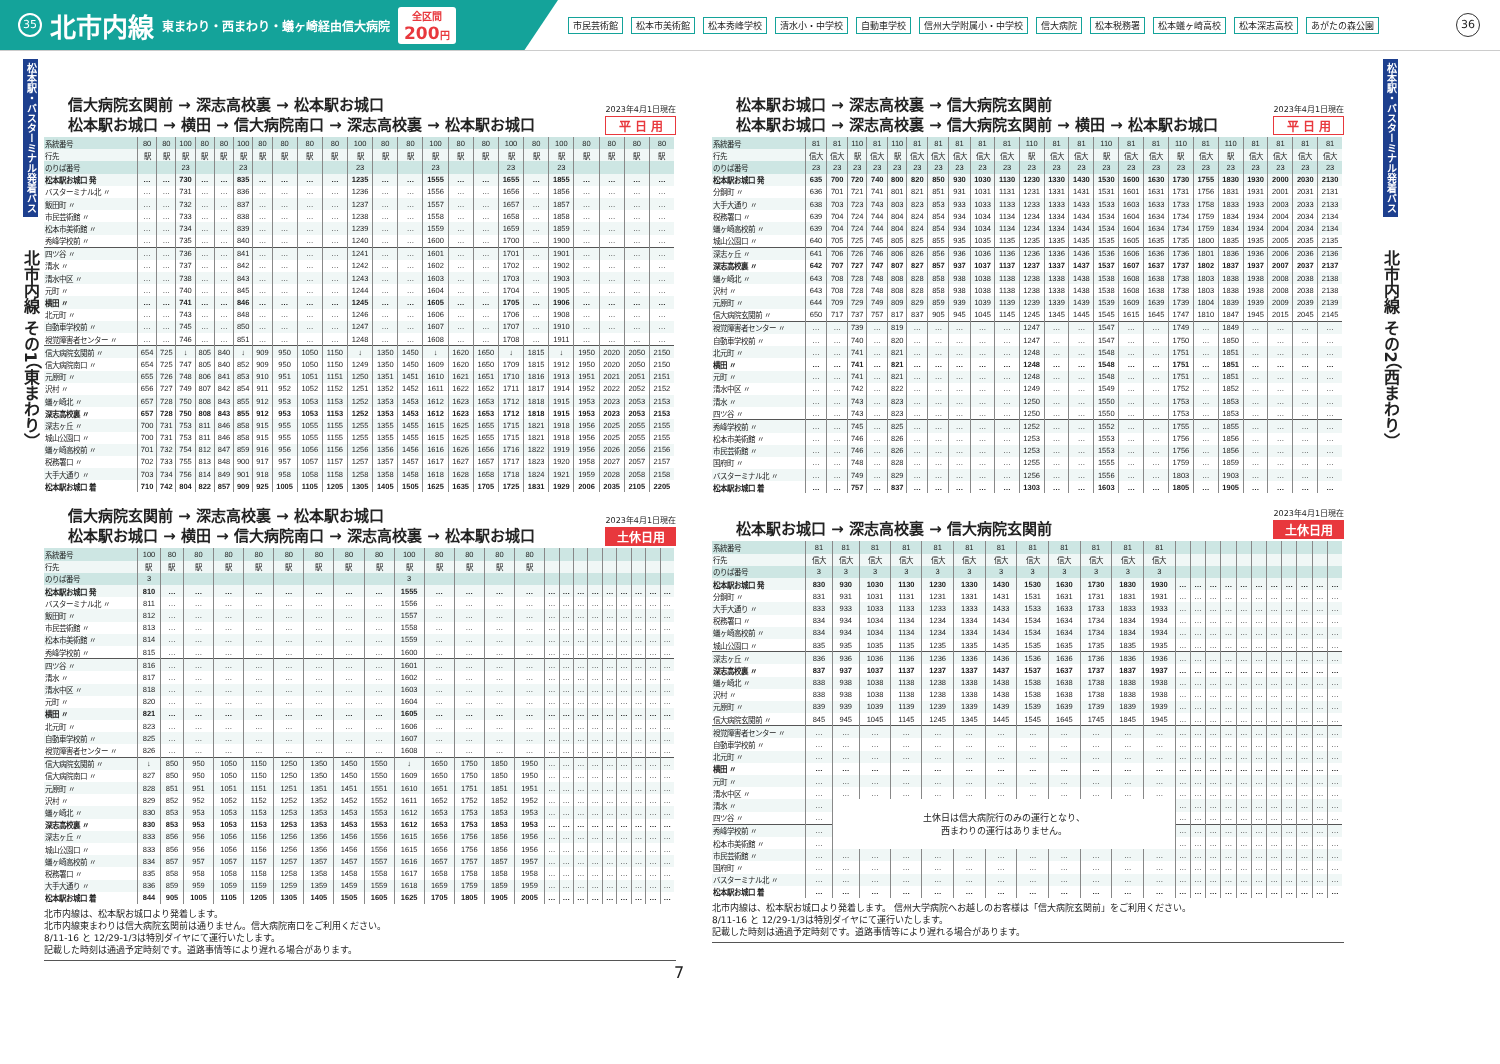35 北市内線 東まわり・西まわり・蟻ヶ崎経由信大病院 全区間
200円
市民芸術館 松本市美術館 松本秀峰学校 清水小・中学校 自動車学校 信州大学附属小・中学校 信大病院 松本税務署 松本蟻ヶ崎高校 松本深志高校 あがたの森公園
36
松本駅・バスターミナル発着バス 北市内線 その1（東まわり）
信大病院玄関前 → 深志高校裏 → 松本駅お城口
松本駅お城口 → 横田 → 信大病院南口 → 深志高校裏 → 松本駅お城口
2023年4月1日現在
平 日 用
| 系統番号 | 80 | 80 | 100 | 80 | 80 | 100 | 80 | 80 | 80 | 80 | 100 | 80 | 80 | 100 | 80 | 80 | 100 | 80 | 100 | 80 | 80 | 80 | 80 |
| 行先 | 駅 | 駅 | 駅 | 駅 | 駅 | 駅 | 駅 | 駅 | 駅 | 駅 | 駅 | 駅 | 駅 | 駅 | 駅 | 駅 | 駅 | 駅 | 駅 | 駅 | 駅 | 駅 | 駅 |
| のりば番号 | | | 23 | | | 23 | | | | | 23 | | | 23 | | | 23 | | 23 | | | | |
| 松本駅お城口 発 | … | … | 730 | … | … | 835 | … | … | … | … | 1235 | … | … | 1555 | … | … | 1655 | … | 1855 | … | … | … | … |
| バスターミナル北 〃 | … | … | 731 | … | … | 836 | … | … | … | … | 1236 | … | … | 1556 | … | … | 1656 | … | 1856 | … | … | … | … |
| 飯田町 〃 | … | … | 732 | … | … | 837 | … | … | … | … | 1237 | … | … | 1557 | … | … | 1657 | … | 1857 | … | … | … | … |
| 市民芸術館 〃 | … | … | 733 | … | … | 838 | … | … | … | … | 1238 | … | … | 1558 | … | … | 1658 | … | 1858 | … | … | … | … |
| 松本市美術館 〃 | … | … | 734 | … | … | 839 | … | … | … | … | 1239 | … | … | 1559 | … | … | 1659 | … | 1859 | … | … | … | … |
| 秀峰学校前 〃 | … | … | 735 | … | … | 840 | … | … | … | … | 1240 | … | … | 1600 | … | … | 1700 | … | 1900 | … | … | … | … |
| 四ツ谷 〃 | … | … | 736 | … | … | 841 | … | … | … | … | 1241 | … | … | 1601 | … | … | 1701 | … | 1901 | … | … | … | … |
| 清水 〃 | … | … | 737 | … | … | 842 | … | … | … | … | 1242 | … | … | 1602 | … | … | 1702 | … | 1902 | … | … | … | … |
| 清水中区 〃 | … | … | 738 | … | … | 843 | … | … | … | … | 1243 | … | … | 1603 | … | … | 1703 | … | 1903 | … | … | … | … |
| 元町 〃 | … | … | 740 | … | … | 845 | … | … | … | … | 1244 | … | … | 1604 | … | … | 1704 | … | 1905 | … | … | … | … |
| 横田 〃 | … | … | 741 | … | … | 846 | … | … | … | … | 1245 | … | … | 1605 | … | … | 1705 | … | 1906 | … | … | … | … |
| 北元町 〃 | … | … | 743 | … | … | 848 | … | … | … | … | 1246 | … | … | 1606 | … | … | 1706 | … | 1908 | … | … | … | … |
| 自動車学校前 〃 | … | … | 745 | … | … | 850 | … | … | … | … | 1247 | … | … | 1607 | … | … | 1707 | … | 1910 | … | … | … | … |
| 視覚障害者センター 〃 | … | … | 746 | … | … | 851 | … | … | … | … | 1248 | … | … | 1608 | … | … | 1708 | … | 1911 | … | … | … | … |
| 信大病院玄関前 〃 | 654 | 725 | ↓ | 805 | 840 | ↓ | 909 | 950 | 1050 | 1150 | ↓ | 1350 | 1450 | ↓ | 1620 | 1650 | ↓ | 1815 | ↓ | 1950 | 2020 | 2050 | 2150 |
| 信大病院南口 〃 | 654 | 725 | 747 | 805 | 840 | 852 | 909 | 950 | 1050 | 1150 | 1249 | 1350 | 1450 | 1609 | 1620 | 1650 | 1709 | 1815 | 1912 | 1950 | 2020 | 2050 | 2150 |
| 元原町 〃 | 655 | 726 | 748 | 806 | 841 | 853 | 910 | 951 | 1051 | 1151 | 1250 | 1351 | 1451 | 1610 | 1621 | 1651 | 1710 | 1816 | 1913 | 1951 | 2021 | 2051 | 2151 |
| 沢村 〃 | 656 | 727 | 749 | 807 | 842 | 854 | 911 | 952 | 1052 | 1152 | 1251 | 1352 | 1452 | 1611 | 1622 | 1652 | 1711 | 1817 | 1914 | 1952 | 2022 | 2052 | 2152 |
| 蟻ヶ崎北 〃 | 657 | 728 | 750 | 808 | 843 | 855 | 912 | 953 | 1053 | 1153 | 1252 | 1353 | 1453 | 1612 | 1623 | 1653 | 1712 | 1818 | 1915 | 1953 | 2023 | 2053 | 2153 |
| 深志高校裏 〃 | 657 | 728 | 750 | 808 | 843 | 855 | 912 | 953 | 1053 | 1153 | 1252 | 1353 | 1453 | 1612 | 1623 | 1653 | 1712 | 1818 | 1915 | 1953 | 2023 | 2053 | 2153 |
| 深志ヶ丘 〃 | 700 | 731 | 753 | 811 | 846 | 858 | 915 | 955 | 1055 | 1155 | 1255 | 1355 | 1455 | 1615 | 1625 | 1655 | 1715 | 1821 | 1918 | 1956 | 2025 | 2055 | 2155 |
| 城山公園口 〃 | 700 | 731 | 753 | 811 | 846 | 858 | 915 | 955 | 1055 | 1155 | 1255 | 1355 | 1455 | 1615 | 1625 | 1655 | 1715 | 1821 | 1918 | 1956 | 2025 | 2055 | 2155 |
| 蟻ヶ崎高校前 〃 | 701 | 732 | 754 | 812 | 847 | 859 | 916 | 956 | 1056 | 1156 | 1256 | 1356 | 1456 | 1616 | 1626 | 1656 | 1716 | 1822 | 1919 | 1956 | 2026 | 2056 | 2156 |
| 税務署口 〃 | 702 | 733 | 755 | 813 | 848 | 900 | 917 | 957 | 1057 | 1157 | 1257 | 1357 | 1457 | 1617 | 1627 | 1657 | 1717 | 1823 | 1920 | 1958 | 2027 | 2057 | 2157 |
| 大手大通り 〃 | 703 | 734 | 756 | 814 | 849 | 901 | 918 | 958 | 1058 | 1158 | 1258 | 1358 | 1458 | 1618 | 1628 | 1658 | 1718 | 1824 | 1921 | 1959 | 2028 | 2058 | 2158 |
| 松本駅お城口 着 | 710 | 742 | 804 | 822 | 857 | 909 | 925 | 1005 | 1105 | 1205 | 1305 | 1405 | 1505 | 1625 | 1635 | 1705 | 1725 | 1831 | 1929 | 2006 | 2035 | 2105 | 2205 |
信大病院玄関前 → 深志高校裏 → 松本駅お城口
松本駅お城口 → 横田 → 信大病院南口 → 深志高校裏 → 松本駅お城口
2023年4月1日現在
土休日用
| 系統番号 | 100 | 80 | 80 | 80 | 80 | 80 | 80 | 80 | 80 | 100 | 80 | 80 | 80 | 80 | | | | | | | | | |
| 行先 | 駅 | 駅 | 駅 | 駅 | 駅 | 駅 | 駅 | 駅 | 駅 | 駅 | 駅 | 駅 | 駅 | 駅 | | | | | | | | | |
| のりば番号 | 3 | | | | | | | | | 3 | | | | | | | | | | | | | |
| 松本駅お城口 発 | 810 | … | … | … | … | … | … | … | … | 1555 | … | … | … | … | … | … | … | … | … | … | … | … | … |
| バスターミナル北 〃 | 811 | … | … | … | … | … | … | … | … | 1556 | … | … | … | … | … | … | … | … | … | … | … | … | … |
| 飯田町 〃 | 812 | … | … | … | … | … | … | … | … | 1557 | … | … | … | … | … | … | … | … | … | … | … | … | … |
| 市民芸術館 〃 | 813 | … | … | … | … | … | … | … | … | 1558 | … | … | … | … | … | … | … | … | … | … | … | … | … |
| 松本市美術館 〃 | 814 | … | … | … | … | … | … | … | … | 1559 | … | … | … | … | … | … | … | … | … | … | … | … | … |
| 秀峰学校前 〃 | 815 | … | … | … | … | … | … | … | … | 1600 | … | … | … | … | … | … | … | … | … | … | … | … | … |
| 四ツ谷 〃 | 816 | … | … | … | … | … | … | … | … | 1601 | … | … | … | … | … | … | … | … | … | … | … | … | … |
| 清水 〃 | 817 | … | … | … | … | … | … | … | … | 1602 | … | … | … | … | … | … | … | … | … | … | … | … | … |
| 清水中区 〃 | 818 | … | … | … | … | … | … | … | … | 1603 | … | … | … | … | … | … | … | … | … | … | … | … | … |
| 元町 〃 | 820 | … | … | … | … | … | … | … | … | 1604 | … | … | … | … | … | … | … | … | … | … | … | … | … |
| 横田 〃 | 821 | … | … | … | … | … | … | … | … | 1605 | … | … | … | … | … | … | … | … | … | … | … | … | … |
| 北元町 〃 | 823 | … | … | … | … | … | … | … | … | 1606 | … | … | … | … | … | … | … | … | … | … | … | … | … |
| 自動車学校前 〃 | 825 | … | … | … | … | … | … | … | … | 1607 | … | … | … | … | … | … | … | … | … | … | … | … | … |
| 視覚障害者センター 〃 | 826 | … | … | … | … | … | … | … | … | 1608 | … | … | … | … | … | … | … | … | … | … | … | … | … |
| 信大病院玄関前 〃 | ↓ | 850 | 950 | 1050 | 1150 | 1250 | 1350 | 1450 | 1550 | ↓ | 1650 | 1750 | 1850 | 1950 | … | … | … | … | … | … | … | … | … |
| 信大病院南口 〃 | 827 | 850 | 950 | 1050 | 1150 | 1250 | 1350 | 1450 | 1550 | 1609 | 1650 | 1750 | 1850 | 1950 | … | … | … | … | … | … | … | … | … |
| 元原町 〃 | 828 | 851 | 951 | 1051 | 1151 | 1251 | 1351 | 1451 | 1551 | 1610 | 1651 | 1751 | 1851 | 1951 | … | … | … | … | … | … | … | … | … |
| 沢村 〃 | 829 | 852 | 952 | 1052 | 1152 | 1252 | 1352 | 1452 | 1552 | 1611 | 1652 | 1752 | 1852 | 1952 | … | … | … | … | … | … | … | … | … |
| 蟻ヶ崎北 〃 | 830 | 853 | 953 | 1053 | 1153 | 1253 | 1353 | 1453 | 1553 | 1612 | 1653 | 1753 | 1853 | 1953 | … | … | … | … | … | … | … | … | … |
| 深志高校裏 〃 | 830 | 853 | 953 | 1053 | 1153 | 1253 | 1353 | 1453 | 1553 | 1612 | 1653 | 1753 | 1853 | 1953 | … | … | … | … | … | … | … | … | … |
| 深志ヶ丘 〃 | 833 | 856 | 956 | 1056 | 1156 | 1256 | 1356 | 1456 | 1556 | 1615 | 1656 | 1756 | 1856 | 1956 | … | … | … | … | … | … | … | … | … |
| 城山公園口 〃 | 833 | 856 | 956 | 1056 | 1156 | 1256 | 1356 | 1456 | 1556 | 1615 | 1656 | 1756 | 1856 | 1956 | … | … | … | … | … | … | … | … | … |
| 蟻ヶ崎高校前 〃 | 834 | 857 | 957 | 1057 | 1157 | 1257 | 1357 | 1457 | 1557 | 1616 | 1657 | 1757 | 1857 | 1957 | … | … | … | … | … | … | … | … | … |
| 税務署口 〃 | 835 | 858 | 958 | 1058 | 1158 | 1258 | 1358 | 1458 | 1558 | 1617 | 1658 | 1758 | 1858 | 1958 | … | … | … | … | … | … | … | … | … |
| 大手大通り 〃 | 836 | 859 | 959 | 1059 | 1159 | 1259 | 1359 | 1459 | 1559 | 1618 | 1659 | 1759 | 1859 | 1959 | … | … | … | … | … | … | … | … | … |
| 松本駅お城口 着 | 844 | 905 | 1005 | 1105 | 1205 | 1305 | 1405 | 1505 | 1605 | 1625 | 1705 | 1805 | 1905 | 2005 | … | … | … | … | … | … | … | … | … |
北市内線は、松本駅お城口より発着します。
北市内線東まわりは信大病院玄関前は通りません。信大病院南口をご利用ください。
8/11-16 と 12/29-1/3は特別ダイヤにて運行いたします。
記載した時刻は通過予定時刻です。道路事情等により遅れる場合があります。
7
松本駅お城口 → 深志高校裏 → 信大病院玄関前
松本駅お城口 → 深志高校裏 → 信大病院玄関前 → 横田 → 松本駅お城口
2023年4月1日現在
平 日 用
| 系統番号 | 81 | 81 | 110 | 81 | 110 | 81 | 81 | 81 | 81 | 81 | 110 | 81 | 81 | 110 | 81 | 81 | 110 | 81 | 110 | 81 | 81 | 81 | 81 |
| 行先 | 信大 | 信大 | 駅 | 信大 | 駅 | 信大 | 信大 | 信大 | 信大 | 信大 | 駅 | 信大 | 信大 | 駅 | 信大 | 信大 | 駅 | 信大 | 駅 | 信大 | 信大 | 信大 | 信大 |
| のりば番号 | 23 | 23 | 23 | 23 | 23 | 23 | 23 | 23 | 23 | 23 | 23 | 23 | 23 | 23 | 23 | 23 | 23 | 23 | 23 | 23 | 23 | 23 | 23 |
| 松本駅お城口 発 | 635 | 700 | 720 | 740 | 800 | 820 | 850 | 930 | 1030 | 1130 | 1230 | 1330 | 1430 | 1530 | 1600 | 1630 | 1730 | 1755 | 1830 | 1930 | 2000 | 2030 | 2130 |
| 分銅町 〃 | 636 | 701 | 721 | 741 | 801 | 821 | 851 | 931 | 1031 | 1131 | 1231 | 1331 | 1431 | 1531 | 1601 | 1631 | 1731 | 1756 | 1831 | 1931 | 2001 | 2031 | 2131 |
| 大手大通り 〃 | 638 | 703 | 723 | 743 | 803 | 823 | 853 | 933 | 1033 | 1133 | 1233 | 1333 | 1433 | 1533 | 1603 | 1633 | 1733 | 1758 | 1833 | 1933 | 2003 | 2033 | 2133 |
| 税務署口 〃 | 639 | 704 | 724 | 744 | 804 | 824 | 854 | 934 | 1034 | 1134 | 1234 | 1334 | 1434 | 1534 | 1604 | 1634 | 1734 | 1759 | 1834 | 1934 | 2004 | 2034 | 2134 |
| 蟻ヶ崎高校前 〃 | 639 | 704 | 724 | 744 | 804 | 824 | 854 | 934 | 1034 | 1134 | 1234 | 1334 | 1434 | 1534 | 1604 | 1634 | 1734 | 1759 | 1834 | 1934 | 2004 | 2034 | 2134 |
| 城山公園口 〃 | 640 | 705 | 725 | 745 | 805 | 825 | 855 | 935 | 1035 | 1135 | 1235 | 1335 | 1435 | 1535 | 1605 | 1635 | 1735 | 1800 | 1835 | 1935 | 2005 | 2035 | 2135 |
| 深志ヶ丘 〃 | 641 | 706 | 726 | 746 | 806 | 826 | 856 | 936 | 1036 | 1136 | 1236 | 1336 | 1436 | 1536 | 1606 | 1636 | 1736 | 1801 | 1836 | 1936 | 2006 | 2036 | 2136 |
| 深志高校裏 〃 | 642 | 707 | 727 | 747 | 807 | 827 | 857 | 937 | 1037 | 1137 | 1237 | 1337 | 1437 | 1537 | 1607 | 1637 | 1737 | 1802 | 1837 | 1937 | 2007 | 2037 | 2137 |
| 蟻ヶ崎北 〃 | 643 | 708 | 728 | 748 | 808 | 828 | 858 | 938 | 1038 | 1138 | 1238 | 1338 | 1438 | 1538 | 1608 | 1638 | 1738 | 1803 | 1838 | 1938 | 2008 | 2038 | 2138 |
| 沢村 〃 | 643 | 708 | 728 | 748 | 808 | 828 | 858 | 938 | 1038 | 1138 | 1238 | 1338 | 1438 | 1538 | 1608 | 1638 | 1738 | 1803 | 1838 | 1938 | 2008 | 2038 | 2138 |
| 元原町 〃 | 644 | 709 | 729 | 749 | 809 | 829 | 859 | 939 | 1039 | 1139 | 1239 | 1339 | 1439 | 1539 | 1609 | 1639 | 1739 | 1804 | 1839 | 1939 | 2009 | 2039 | 2139 |
| 信大病院玄関前 〃 | 650 | 717 | 737 | 757 | 817 | 837 | 905 | 945 | 1045 | 1145 | 1245 | 1345 | 1445 | 1545 | 1615 | 1645 | 1747 | 1810 | 1847 | 1945 | 2015 | 2045 | 2145 |
| 視覚障害者センター 〃 | … | … | 739 | … | 819 | … | … | … | … | … | 1247 | … | … | 1547 | … | … | 1749 | … | 1849 | … | … | … | … |
| 自動車学校前 〃 | … | … | 740 | … | 820 | … | … | … | … | … | 1247 | … | … | 1547 | … | … | 1750 | … | 1850 | … | … | … | … |
| 北元町 〃 | … | … | 741 | … | 821 | … | … | … | … | … | 1248 | … | … | 1548 | … | … | 1751 | … | 1851 | … | … | … | … |
| 横田 〃 | … | … | 741 | … | 821 | … | … | … | … | … | 1248 | … | … | 1548 | … | … | 1751 | … | 1851 | … | … | … | … |
| 元町 〃 | … | … | 741 | … | 821 | … | … | … | … | … | 1248 | … | … | 1548 | … | … | 1751 | … | 1851 | … | … | … | … |
| 清水中区 〃 | … | … | 742 | … | 822 | … | … | … | … | … | 1249 | … | … | 1549 | … | … | 1752 | … | 1852 | … | … | … | … |
| 清水 〃 | … | … | 743 | … | 823 | … | … | … | … | … | 1250 | … | … | 1550 | … | … | 1753 | … | 1853 | … | … | … | … |
| 四ツ谷 〃 | … | … | 743 | … | 823 | … | … | … | … | … | 1250 | … | … | 1550 | … | … | 1753 | … | 1853 | … | … | … | … |
| 秀峰学校前 〃 | … | … | 745 | … | 825 | … | … | … | … | … | 1252 | … | … | 1552 | … | … | 1755 | … | 1855 | … | … | … | … |
| 松本市美術館 〃 | … | … | 746 | … | 826 | … | … | … | … | … | 1253 | … | … | 1553 | … | … | 1756 | … | 1856 | … | … | … | … |
| 市民芸術館 〃 | … | … | 746 | … | 826 | … | … | … | … | … | 1253 | … | … | 1553 | … | … | 1756 | … | 1856 | … | … | … | … |
| 国府町 〃 | … | … | 748 | … | 828 | … | … | … | … | … | 1255 | … | … | 1555 | … | … | 1759 | … | 1859 | … | … | … | … |
| バスターミナル北 〃 | … | … | 749 | … | 829 | … | … | … | … | … | 1256 | … | … | 1556 | … | … | 1803 | … | 1903 | … | … | … | … |
| 松本駅お城口 着 | … | … | 757 | … | 837 | … | … | … | … | … | 1303 | … | … | 1603 | … | … | 1805 | … | 1905 | … | … | … | … |
松本駅お城口 → 深志高校裏 → 信大病院玄関前
2023年4月1日現在
土休日用
| 系統番号 | 81 | 81 | 81 | 81 | 81 | 81 | 81 | 81 | 81 | 81 | 81 | 81 | | | | | | | | | | | |
| 行先 | 信大 | 信大 | 信大 | 信大 | 信大 | 信大 | 信大 | 信大 | 信大 | 信大 | 信大 | 信大 | | | | | | | | | | | |
| のりば番号 | 3 | 3 | 3 | 3 | 3 | 3 | 3 | 3 | 3 | 3 | 3 | 3 | | | | | | | | | | | |
| 松本駅お城口 発 | 830 | 930 | 1030 | 1130 | 1230 | 1330 | 1430 | 1530 | 1630 | 1730 | 1830 | 1930 | … | … | … | … | … | … | … | … | … | … | … |
| 分銅町 〃 | 831 | 931 | 1031 | 1131 | 1231 | 1331 | 1431 | 1531 | 1631 | 1731 | 1831 | 1931 | … | … | … | … | … | … | … | … | … | … | … |
| 大手大通り 〃 | 833 | 933 | 1033 | 1133 | 1233 | 1333 | 1433 | 1533 | 1633 | 1733 | 1833 | 1933 | … | … | … | … | … | … | … | … | … | … | … |
| 税務署口 〃 | 834 | 934 | 1034 | 1134 | 1234 | 1334 | 1434 | 1534 | 1634 | 1734 | 1834 | 1934 | … | … | … | … | … | … | … | … | … | … | … |
| 蟻ヶ崎高校前 〃 | 834 | 934 | 1034 | 1134 | 1234 | 1334 | 1434 | 1534 | 1634 | 1734 | 1834 | 1934 | … | … | … | … | … | … | … | … | … | … | … |
| 城山公園口 〃 | 835 | 935 | 1035 | 1135 | 1235 | 1335 | 1435 | 1535 | 1635 | 1735 | 1835 | 1935 | … | … | … | … | … | … | … | … | … | … | … |
| 深志ヶ丘 〃 | 836 | 936 | 1036 | 1136 | 1236 | 1336 | 1436 | 1536 | 1636 | 1736 | 1836 | 1936 | … | … | … | … | … | … | … | … | … | … | … |
| 深志高校裏 〃 | 837 | 937 | 1037 | 1137 | 1237 | 1337 | 1437 | 1537 | 1637 | 1737 | 1837 | 1937 | … | … | … | … | … | … | … | … | … | … | … |
| 蟻ヶ崎北 〃 | 838 | 938 | 1038 | 1138 | 1238 | 1338 | 1438 | 1538 | 1638 | 1738 | 1838 | 1938 | … | … | … | … | … | … | … | … | … | … | … |
| 沢村 〃 | 838 | 938 | 1038 | 1138 | 1238 | 1338 | 1438 | 1538 | 1638 | 1738 | 1838 | 1938 | … | … | … | … | … | … | … | … | … | … | … |
| 元原町 〃 | 839 | 939 | 1039 | 1139 | 1239 | 1339 | 1439 | 1539 | 1639 | 1739 | 1839 | 1939 | … | … | … | … | … | … | … | … | … | … | … |
| 信大病院玄関前 〃 | 845 | 945 | 1045 | 1145 | 1245 | 1345 | 1445 | 1545 | 1645 | 1745 | 1845 | 1945 | … | … | … | … | … | … | … | … | … | … | … |
| 視覚障害者センター 〃 | … | … | … | … | … | … | … | … | … | … | … | … | … | … | … | … | … | … | … | … | … | … | … |
| 自動車学校前 〃 | … | … | … | … | … | … | … | … | … | … | … | … | … | … | … | … | … | … | … | … | … | … | … |
| 北元町 〃 | … | … | … | … | … | … | … | … | … | … | … | … | … | … | … | … | … | … | … | … | … | … | … |
| 横田 〃 | … | … | … | … | … | … | … | … | … | … | … | … | … | … | … | … | … | … | … | … | … | … | … |
| 元町 〃 | … | … | … | … | … | … | … | … | … | … | … | … | … | … | … | … | … | … | … | … | … | … | … |
| 清水中区 〃 | … | … | … | … | … | … | … | … | … | … | … | … | … | … | … | … | … | … | … | … | … | … | … |
| 清水 〃 | … | 土休日は信大病院行のみの運行となり、 西まわりの運行はありません。 | | | | | | | | | | | … | … | … | … | … | … | … | … | … | … | … |
| 四ツ谷 〃 | … | | | | | | | | | | | | … | … | … | … | … | … | … | … | … | … | … |
| 秀峰学校前 〃 | … | | | | | | | | | | | | … | … | … | … | … | … | … | … | … | … | … |
| 松本市美術館 〃 | … | | | | | | | | | | | | … | … | … | … | … | … | … | … | … | … | … |
| 市民芸術館 〃 | … | … | … | … | … | … | … | … | … | … | … | … | … | … | … | … | … | … | … | … | … | … | … |
| 国府町 〃 | … | … | … | … | … | … | … | … | … | … | … | … | … | … | … | … | … | … | … | … | … | … | … |
| バスターミナル北 〃 | … | … | … | … | … | … | … | … | … | … | … | … | … | … | … | … | … | … | … | … | … | … | … |
| 松本駅お城口 着 | … | … | … | … | … | … | … | … | … | … | … | … | … | … | … | … | … | … | … | … | … | … | … |
北市内線は、松本駅お城口より発着します。 信州大学病院へお越しのお客様は「信大病院玄関前」をご利用ください。
8/11-16 と 12/29-1/3は特別ダイヤにて運行いたします。
記載した時刻は通過予定時刻です。道路事情等により遅れる場合があります。
松本駅・バスターミナル発着バス 北市内線 その2（西まわり）